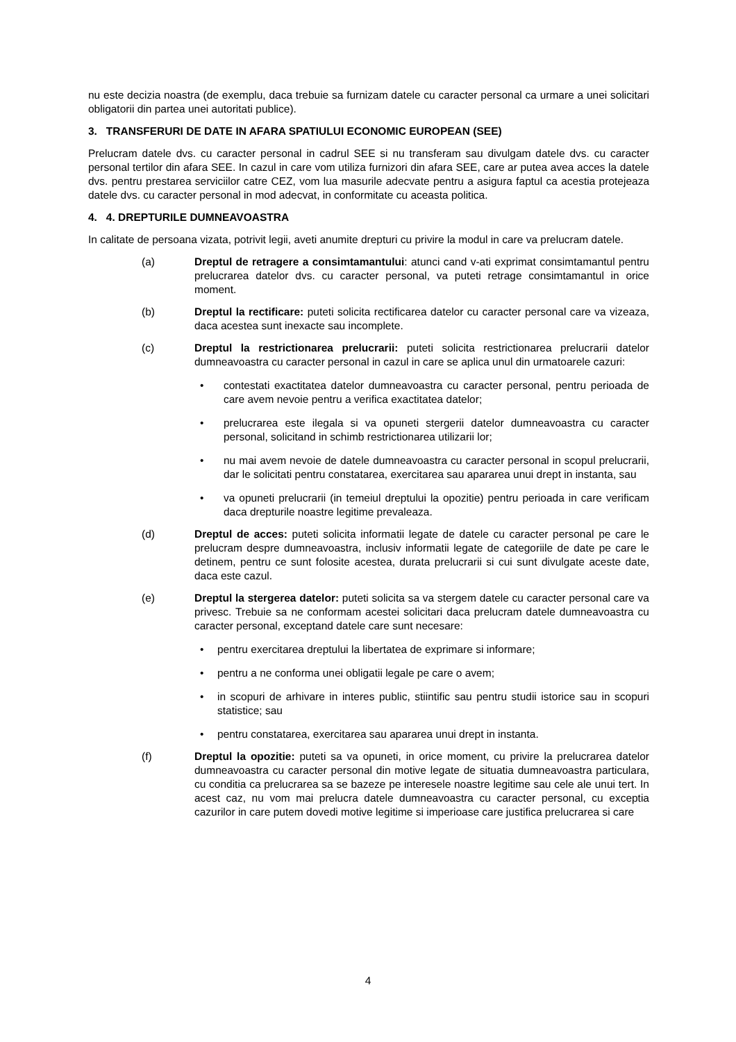nu este decizia noastra (de exemplu, daca trebuie sa furnizam datele cu caracter personal ca urmare a unei solicitari obligatorii din partea unei autoritati publice).
3. TRANSFERURI DE DATE IN AFARA SPATIULUI ECONOMIC EUROPEAN (SEE)
Prelucram datele dvs. cu caracter personal in cadrul SEE si nu transferam sau divulgam datele dvs. cu caracter personal tertilor din afara SEE. In cazul in care vom utiliza furnizori din afara SEE, care ar putea avea acces la datele dvs. pentru prestarea serviciilor catre CEZ, vom lua masurile adecvate pentru a asigura faptul ca acestia protejeaza datele dvs. cu caracter personal in mod adecvat, in conformitate cu aceasta politica.
4. 4. DREPTURILE DUMNEAVOASTRA
In calitate de persoana vizata, potrivit legii, aveti anumite drepturi cu privire la modul in care va prelucram datele.
(a) Dreptul de retragere a consimtamantului: atunci cand v-ati exprimat consimtamantul pentru prelucrarea datelor dvs. cu caracter personal, va puteti retrage consimtamantul in orice moment.
(b) Dreptul la rectificare: puteti solicita rectificarea datelor cu caracter personal care va vizeaza, daca acestea sunt inexacte sau incomplete.
(c) Dreptul la restrictionarea prelucrarii: puteti solicita restrictionarea prelucrarii datelor dumneavoastra cu caracter personal in cazul in care se aplica unul din urmatoarele cazuri:
• contestati exactitatea datelor dumneavoastra cu caracter personal, pentru perioada de care avem nevoie pentru a verifica exactitatea datelor;
• prelucrarea este ilegala si va opuneti stergerii datelor dumneavoastra cu caracter personal, solicitand in schimb restrictionarea utilizarii lor;
• nu mai avem nevoie de datele dumneavoastra cu caracter personal in scopul prelucrarii, dar le solicitati pentru constatarea, exercitarea sau apararea unui drept in instanta, sau
• va opuneti prelucrarii (in temeiul dreptului la opozitie) pentru perioada in care verificam daca drepturile noastre legitime prevaleaza.
(d) Dreptul de acces: puteti solicita informatii legate de datele cu caracter personal pe care le prelucram despre dumneavoastra, inclusiv informatii legate de categoriile de date pe care le detinem, pentru ce sunt folosite acestea, durata prelucrarii si cui sunt divulgate aceste date, daca este cazul.
(e) Dreptul la stergerea datelor: puteti solicita sa va stergem datele cu caracter personal care va privesc. Trebuie sa ne conformam acestei solicitari daca prelucram datele dumneavoastra cu caracter personal, exceptand datele care sunt necesare:
• pentru exercitarea dreptului la libertatea de exprimare si informare;
• pentru a ne conforma unei obligatii legale pe care o avem;
• in scopuri de arhivare in interes public, stiintific sau pentru studii istorice sau in scopuri statistice; sau
• pentru constatarea, exercitarea sau apararea unui drept in instanta.
(f) Dreptul la opozitie: puteti sa va opuneti, in orice moment, cu privire la prelucrarea datelor dumneavoastra cu caracter personal din motive legate de situatia dumneavoastra particulara, cu conditia ca prelucrarea sa se bazeze pe interesele noastre legitime sau cele ale unui tert. In acest caz, nu vom mai prelucra datele dumneavoastra cu caracter personal, cu exceptia cazurilor in care putem dovedi motive legitime si imperioase care justifica prelucrarea si care
4